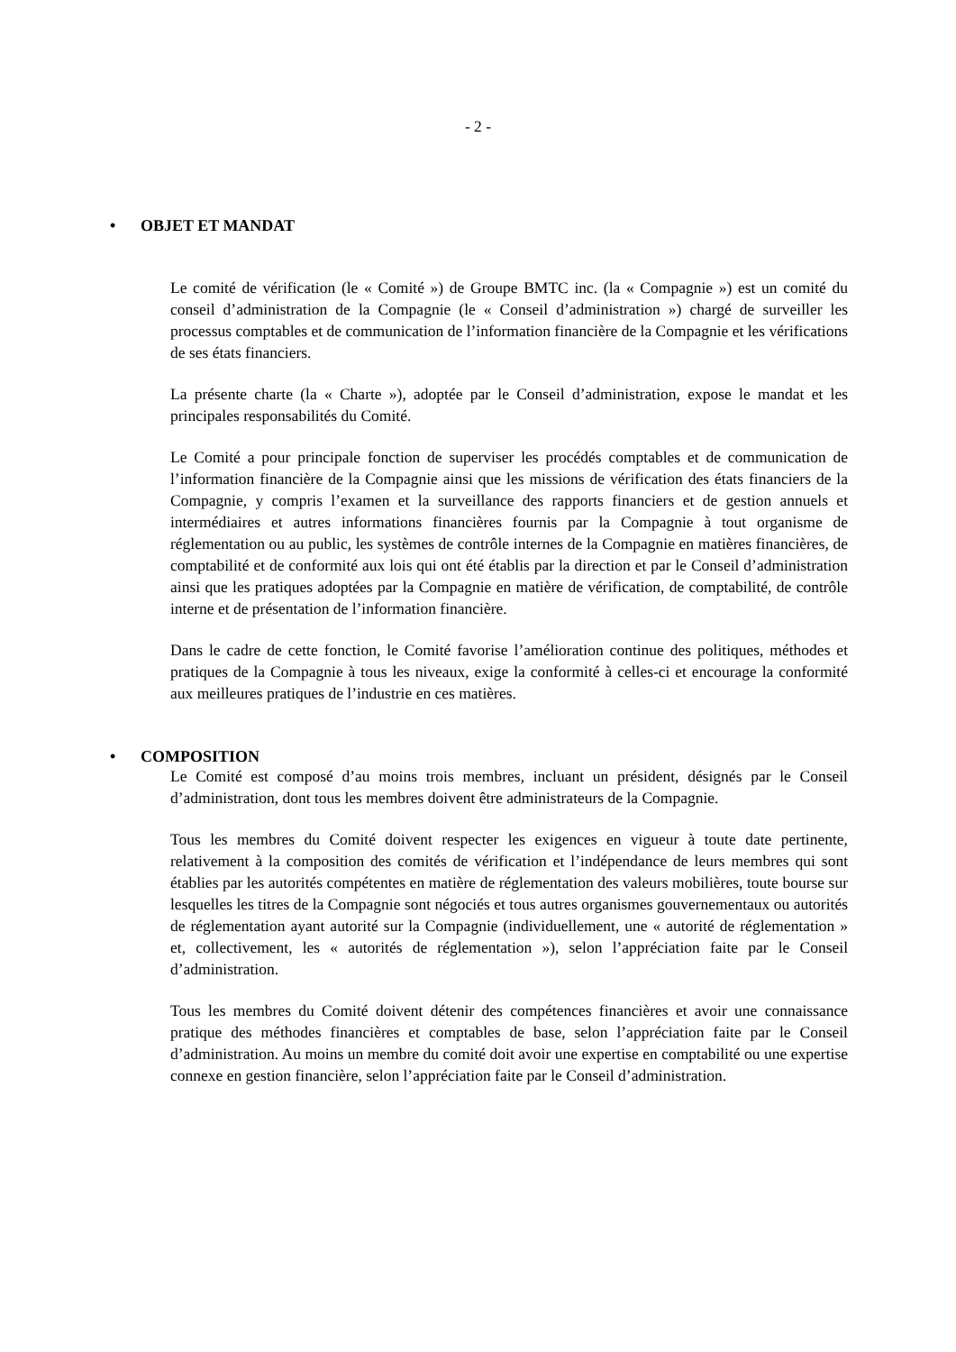- 2 -
• OBJET ET MANDAT
Le comité de vérification (le « Comité ») de Groupe BMTC inc. (la « Compagnie ») est un comité du conseil d’administration de la Compagnie (le « Conseil d’administration ») chargé de surveiller les processus comptables et de communication de l’information financière de la Compagnie et les vérifications de ses états financiers.
La présente charte (la « Charte »), adoptée par le Conseil d’administration, expose le mandat et les principales responsabilités du Comité.
Le Comité a pour principale fonction de superviser les procédés comptables et de communication de l’information financière de la Compagnie ainsi que les missions de vérification des états financiers de la Compagnie, y compris l’examen et la surveillance des rapports financiers et de gestion annuels et intermédiaires et autres informations financières fournis par la Compagnie à tout organisme de réglementation ou au public, les systèmes de contrôle internes de la Compagnie en matières financières, de comptabilité et de conformité aux lois qui ont été établis par la direction et par le Conseil d’administration ainsi que les pratiques adoptées par la Compagnie en matière de vérification, de comptabilité, de contrôle interne et de présentation de l’information financière.
Dans le cadre de cette fonction, le Comité favorise l’amélioration continue des politiques, méthodes et pratiques de la Compagnie à tous les niveaux, exige la conformité à celles-ci et encourage la conformité aux meilleures pratiques de l’industrie en ces matières.
• COMPOSITION
Le Comité est composé d’au moins trois membres, incluant un président, désignés par le Conseil d’administration, dont tous les membres doivent être administrateurs de la Compagnie.
Tous les membres du Comité doivent respecter les exigences en vigueur à toute date pertinente, relativement à la composition des comités de vérification et l’indépendance de leurs membres qui sont établies par les autorités compétentes en matière de réglementation des valeurs mobilières, toute bourse sur lesquelles les titres de la Compagnie sont négociés et tous autres organismes gouvernementaux ou autorités de réglementation ayant autorité sur la Compagnie (individuellement, une « autorité de réglementation » et, collectivement, les « autorités de réglementation »), selon l’appréciation faite par le Conseil d’administration.
Tous les membres du Comité doivent détenir des compétences financières et avoir une connaissance pratique des méthodes financières et comptables de base, selon l’appréciation faite par le Conseil d’administration. Au moins un membre du comité doit avoir une expertise en comptabilité ou une expertise connexe en gestion financière, selon l’appréciation faite par le Conseil d’administration.